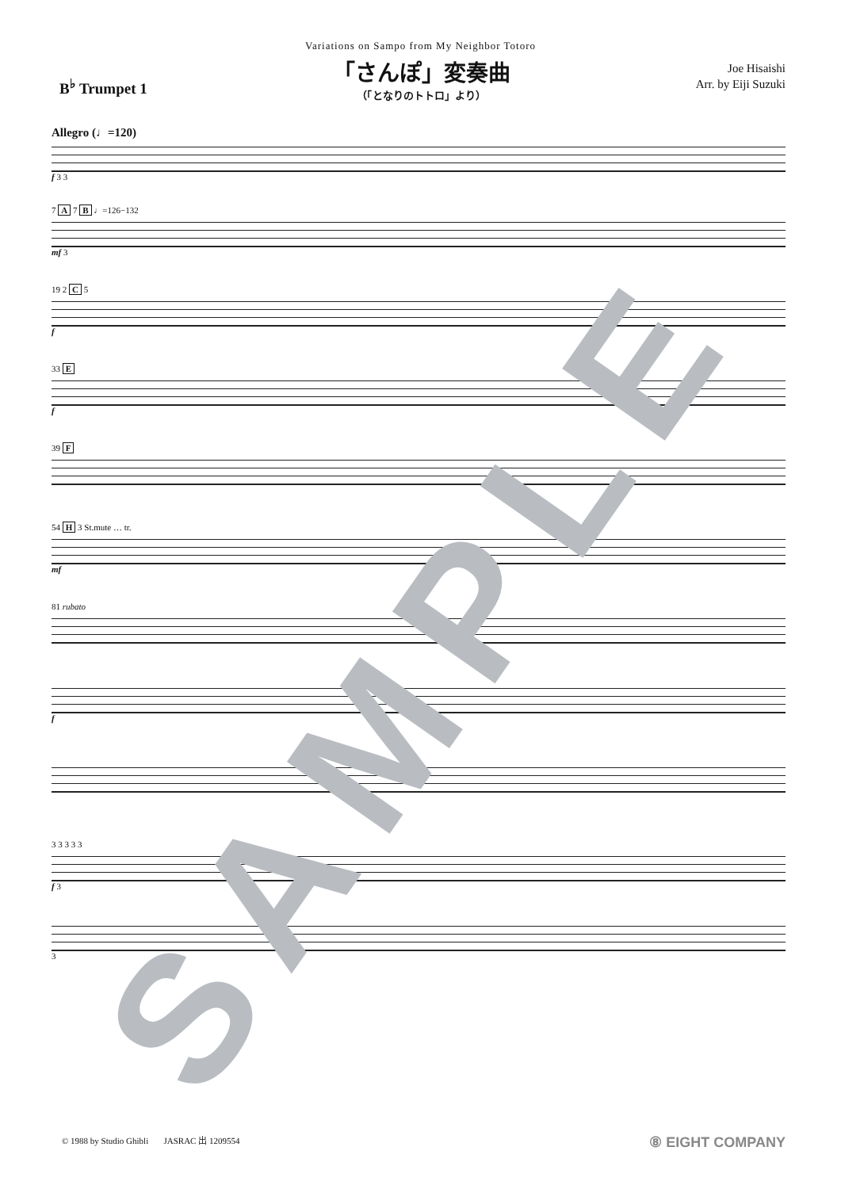Variations on Sampo from My Neighbor Totoro
B<sup>♭</sup> Trumpet 1
「さんぽ」変奏曲
（「となりのトトロ」より）
Joe Hisaishi
Arr. by Eiji Suzuki
Allegro (♩=120)
f 3 3
7 A 7 B ♩=126−132
mf 3
19 2 C 5
f
33 E
f
39 F
54 H 3 St.mute … tr.
mf
81 rubato
f
3 3 3 3 3
f 3
3
SAMPLE
© 1988 by Studio Ghibli JASRAC 出 1209554 ⑧ EIGHT COMPANY